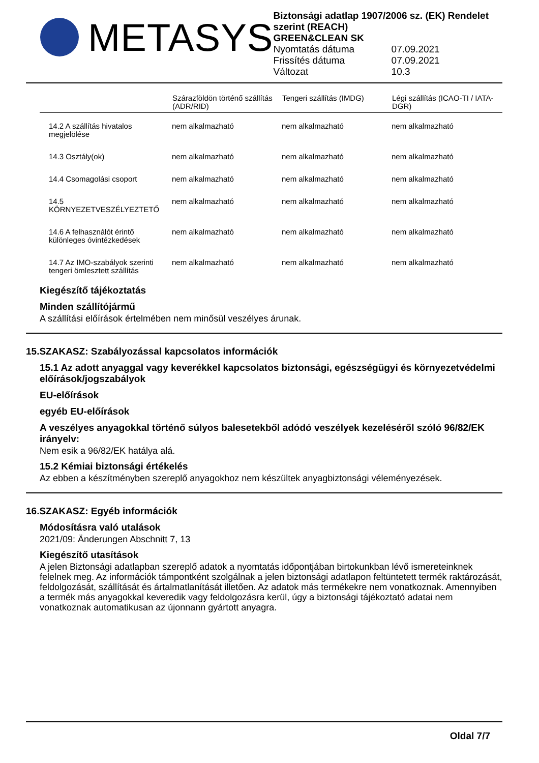METASYS
Biztonsági adatlap 1907/2006 sz. (EK) Rendelet szerint (REACH)
GREEN&CLEAN SK
Nyomtatás dátuma 07.09.2021
Frissítés dátuma 07.09.2021
Változat 10.3
| | Szárazföldön történő szállítás (ADR/RID) | Tengeri szállítás (IMDG) | Légi szállítás (ICAO-TI / IATA-DGR) |
| --- | --- | --- | --- |
| 14.2 A szállítás hivatalos megjelölése | nem alkalmazható | nem alkalmazható | nem alkalmazható |
| 14.3 Osztály(ok) | nem alkalmazható | nem alkalmazható | nem alkalmazható |
| 14.4 Csomagolási csoport | nem alkalmazható | nem alkalmazható | nem alkalmazható |
| 14.5 KÖRNYEZETVESZÉLYEZTETŐ | nem alkalmazható | nem alkalmazható | nem alkalmazható |
| 14.6 A felhasználót érintő különleges óvintézkedések | nem alkalmazható | nem alkalmazható | nem alkalmazható |
| 14.7 Az IMO-szabályok szerinti tengeri ömlesztett szállítás | nem alkalmazható | nem alkalmazható | nem alkalmazható |
Kiegészítő tájékoztatás
Minden szállítójármű
A szállítási előírások értelmében nem minősül veszélyes árunak.
15.SZAKASZ: Szabályozással kapcsolatos információk
15.1 Az adott anyaggal vagy keverékkel kapcsolatos biztonsági, egészségügyi és környezetvédelmi előírások/jogszabályok
EU-előírások
egyéb EU-előírások
A veszélyes anyagokkal történő súlyos balesetekből adódó veszélyek kezeléséről szóló 96/82/EK irányelv:
Nem esik a 96/82/EK hatálya alá.
15.2 Kémiai biztonsági értékelés
Az ebben a készítményben szereplő anyagokhoz nem készültek anyagbiztonsági véleményezések.
16.SZAKASZ: Egyéb információk
Módosításra való utalások
2021/09: Änderungen Abschnitt 7, 13
Kiegészítő utasítások
A jelen Biztonsági adatlapban szereplő adatok a nyomtatás időpontjában birtokunkban lévő ismereteinknek felelnek meg. Az információk támpontként szolgálnak a jelen biztonsági adatlapon feltüntetett termék raktározását, feldolgozását, szállítását és ártalmatlanítását illetően. Az adatok más termékekre nem vonatkoznak. Amennyiben a termék más anyagokkal keveredik vagy feldolgozásra kerül, úgy a biztonsági tájékoztató adatai nem vonatkoznak automatikusan az újonnann gyártott anyagra.
Oldal 7/7